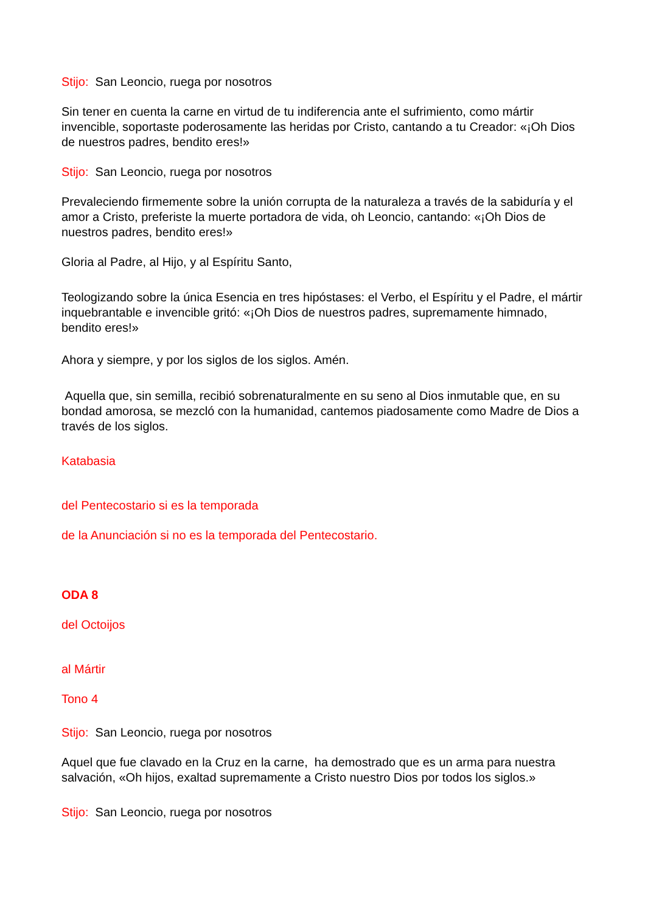Stijo: San Leoncio, ruega por nosotros
Sin tener en cuenta la carne en virtud de tu indiferencia ante el sufrimiento, como mártir invencible, soportaste poderosamente las heridas por Cristo, cantando a tu Creador: «¡Oh Dios de nuestros padres, bendito eres!»
Stijo: San Leoncio, ruega por nosotros
Prevaleciendo firmemente sobre la unión corrupta de la naturaleza a través de la sabiduría y el amor a Cristo, preferiste la muerte portadora de vida, oh Leoncio, cantando: «¡Oh Dios de nuestros padres, bendito eres!»
Gloria al Padre, al Hijo, y al Espíritu Santo,
Teologizando sobre la única Esencia en tres hipóstases: el Verbo, el Espíritu y el Padre, el mártir inquebrantable e invencible gritó: «¡Oh Dios de nuestros padres, supremamente himnado, bendito eres!»
Ahora y siempre, y por los siglos de los siglos. Amén.
Aquella que, sin semilla, recibió sobrenaturalmente en su seno al Dios inmutable que, en su bondad amorosa, se mezcló con la humanidad, cantemos piadosamente como Madre de Dios a través de los siglos.
Katabasia
del Pentecostario si es la temporada
de la Anunciación si no es la temporada del Pentecostario.
ODA 8
del Octoijos
al Mártir
Tono 4
Stijo: San Leoncio, ruega por nosotros
Aquel que fue clavado en la Cruz en la carne, ha demostrado que es un arma para nuestra salvación, «Oh hijos, exaltad supremamente a Cristo nuestro Dios por todos los siglos.»
Stijo: San Leoncio, ruega por nosotros